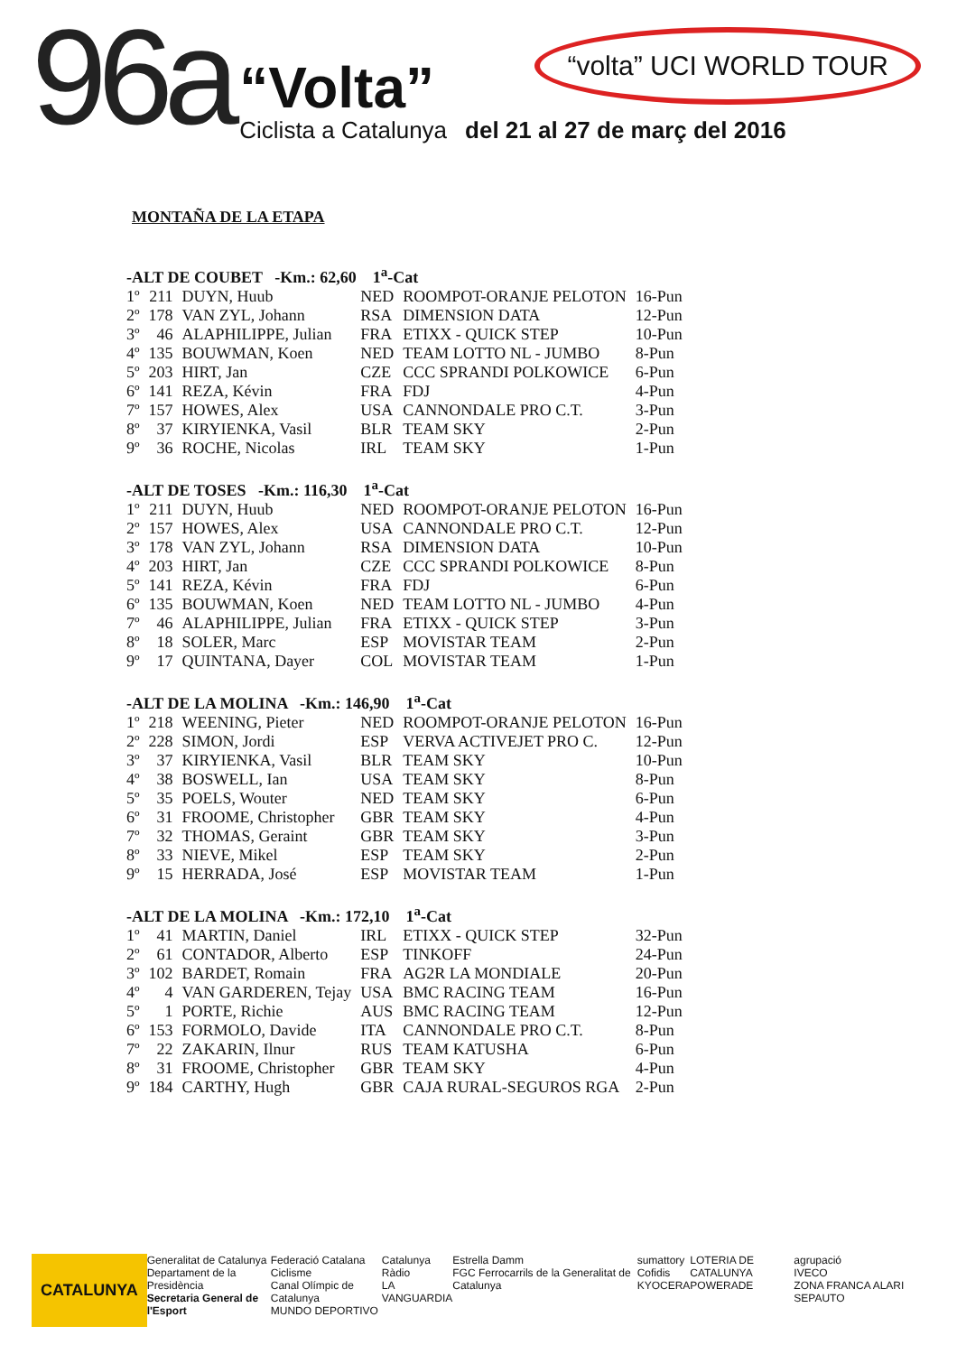96a
“Volta”
Ciclista a Catalunya
del 21 al 27 de març del 2016
“volta” UCI WORLD TOUR
MONTAÑA DE LA ETAPA
| -ALT DE COUBET -Km.: 62,60 1<sup>a</sup>-Cat | | | | | |
| 1º | 211 | DUYN, Huub | NED | ROOMPOT-ORANJE PELOTON | 16-Pun |
| 2º | 178 | VAN ZYL, Johann | RSA | DIMENSION DATA | 12-Pun |
| 3º | 46 | ALAPHILIPPE, Julian | FRA | ETIXX - QUICK STEP | 10-Pun |
| 4º | 135 | BOUWMAN, Koen | NED | TEAM LOTTO NL - JUMBO | 8-Pun |
| 5º | 203 | HIRT, Jan | CZE | CCC SPRANDI POLKOWICE | 6-Pun |
| 6º | 141 | REZA, Kévin | FRA | FDJ | 4-Pun |
| 7º | 157 | HOWES, Alex | USA | CANNONDALE PRO C.T. | 3-Pun |
| 8º | 37 | KIRYIENKA, Vasil | BLR | TEAM SKY | 2-Pun |
| 9º | 36 | ROCHE, Nicolas | IRL | TEAM SKY | 1-Pun |
| -ALT DE TOSES -Km.: 116,30 1<sup>a</sup>-Cat | | | | | |
| 1º | 211 | DUYN, Huub | NED | ROOMPOT-ORANJE PELOTON | 16-Pun |
| 2º | 157 | HOWES, Alex | USA | CANNONDALE PRO C.T. | 12-Pun |
| 3º | 178 | VAN ZYL, Johann | RSA | DIMENSION DATA | 10-Pun |
| 4º | 203 | HIRT, Jan | CZE | CCC SPRANDI POLKOWICE | 8-Pun |
| 5º | 141 | REZA, Kévin | FRA | FDJ | 6-Pun |
| 6º | 135 | BOUWMAN, Koen | NED | TEAM LOTTO NL - JUMBO | 4-Pun |
| 7º | 46 | ALAPHILIPPE, Julian | FRA | ETIXX - QUICK STEP | 3-Pun |
| 8º | 18 | SOLER, Marc | ESP | MOVISTAR TEAM | 2-Pun |
| 9º | 17 | QUINTANA, Dayer | COL | MOVISTAR TEAM | 1-Pun |
| -ALT DE LA MOLINA -Km.: 146,90 1<sup>a</sup>-Cat | | | | | |
| 1º | 218 | WEENING, Pieter | NED | ROOMPOT-ORANJE PELOTON | 16-Pun |
| 2º | 228 | SIMON, Jordi | ESP | VERVA ACTIVEJET PRO C. | 12-Pun |
| 3º | 37 | KIRYIENKA, Vasil | BLR | TEAM SKY | 10-Pun |
| 4º | 38 | BOSWELL, Ian | USA | TEAM SKY | 8-Pun |
| 5º | 35 | POELS, Wouter | NED | TEAM SKY | 6-Pun |
| 6º | 31 | FROOME, Christopher | GBR | TEAM SKY | 4-Pun |
| 7º | 32 | THOMAS, Geraint | GBR | TEAM SKY | 3-Pun |
| 8º | 33 | NIEVE, Mikel | ESP | TEAM SKY | 2-Pun |
| 9º | 15 | HERRADA, José | ESP | MOVISTAR TEAM | 1-Pun |
| -ALT DE LA MOLINA -Km.: 172,10 1<sup>a</sup>-Cat | | | | | |
| 1º | 41 | MARTIN, Daniel | IRL | ETIXX - QUICK STEP | 32-Pun |
| 2º | 61 | CONTADOR, Alberto | ESP | TINKOFF | 24-Pun |
| 3º | 102 | BARDET, Romain | FRA | AG2R LA MONDIALE | 20-Pun |
| 4º | 4 | VAN GARDEREN, Tejay | USA | BMC RACING TEAM | 16-Pun |
| 5º | 1 | PORTE, Richie | AUS | BMC RACING TEAM | 12-Pun |
| 6º | 153 | FORMOLO, Davide | ITA | CANNONDALE PRO C.T. | 8-Pun |
| 7º | 22 | ZAKARIN, Ilnur | RUS | TEAM KATUSHA | 6-Pun |
| 8º | 31 | FROOME, Christopher | GBR | TEAM SKY | 4-Pun |
| 9º | 184 | CARTHY, Hugh | GBR | CAJA RURAL-SEGUROS RGA | 2-Pun |
CATALUNYA
Generalitat de Catalunya
Departament de la Presidència
Secretaria General de l'Esport
Federació Catalana Ciclisme
Canal Olímpic de Catalunya
MUNDO DEPORTIVO
Catalunya Ràdio
LA VANGUARDIA
Estrella Damm
FGC Ferrocarrils de la Generalitat de Catalunya
sumattory
Cofidis
KYOCERA
LOTERIA DE CATALUNYA
POWERADE
agrupació
IVECO
ZONA FRANCA ALARI SEPAUTO